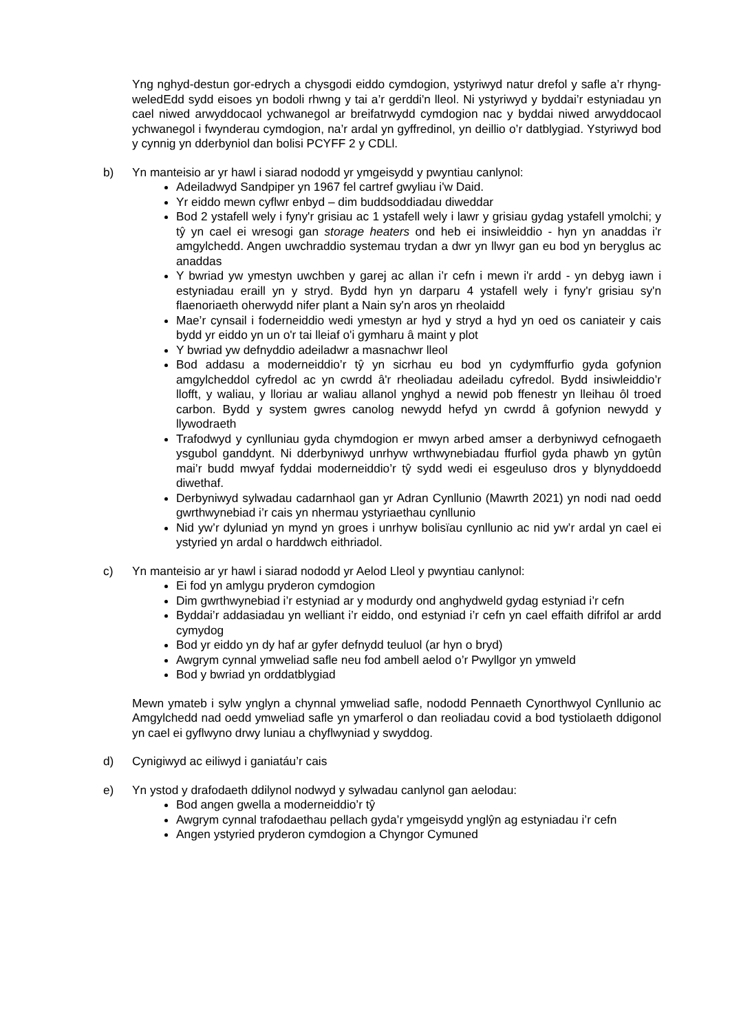Yng nghyd-destun gor-edrych a chysgodi eiddo cymdogion, ystyriwyd natur drefol y safle a’r rhyng-weledEdd sydd eisoes yn bodoli rhwng y tai a’r gerddi'n lleol. Ni ystyriwyd y byddai’r estyniadau yn cael niwed arwyddocaol ychwanegol ar breifatrwydd cymdogion nac y byddai niwed arwyddocaol ychwanegol i fwynderau cymdogion, na’r ardal yn gyffredinol, yn deillio o’r datblygiad. Ystyriwyd bod y cynnig yn dderbyniol dan bolisi PCYFF 2 y CDLl.
b) Yn manteisio ar yr hawl i siarad nododd yr ymgeisydd y pwyntiau canlynol:
Adeiladwyd Sandpiper yn 1967 fel cartref gwyliau i'w Daid.
Yr eiddo mewn cyflwr enbyd – dim buddsoddiadau diweddar
Bod 2 ystafell wely i fyny'r grisiau ac 1 ystafell wely i lawr y grisiau gydag ystafell ymolchi; y tŷ yn cael ei wresogi gan storage heaters ond heb ei insiwleiddio - hyn yn anaddas i'r amgylchedd. Angen uwchraddio systemau trydan a dwr yn llwyr gan eu bod yn beryglus ac anaddas
Y bwriad yw ymestyn uwchben y garej ac allan i’r cefn i mewn i'r ardd - yn debyg iawn i estyniadau eraill yn y stryd. Bydd hyn yn darparu 4 ystafell wely i fyny'r grisiau sy'n flaenoriaeth oherwydd nifer plant a Nain sy'n aros yn rheolaidd
Mae’r cynsail i foderneiddio wedi ymestyn ar hyd y stryd a hyd yn oed os caniateir y cais bydd yr eiddo yn un o'r tai lleiaf o'i gymharu â maint y plot
Y bwriad yw defnyddio adeiladwr a masnachwr lleol
Bod addasu a moderneiddio’r tŷ yn sicrhau eu bod yn cydymffurfio gyda gofynion amgylcheddol cyfredol ac yn cwrdd â'r rheoliadau adeiladu cyfredol. Bydd insiwleiddio’r llofft, y waliau, y lloriau ar waliau allanol ynghyd a newid pob ffenestr yn lleihau ôl troed carbon. Bydd y system gwres canolog newydd hefyd yn cwrdd â gofynion newydd y llywodraeth
Trafodwyd y cynlluniau gyda chymdogion er mwyn arbed amser a derbyniwyd cefnogaeth ysgubol ganddynt. Ni dderbyniwyd unrhyw wrthwynebiadau ffurfiol gyda phawb yn gytûn mai’r budd mwyaf fyddai moderneiddio’r tŷ sydd wedi ei esgeuluso dros y blynyddoedd diwethaf.
Derbyniwyd sylwadau cadarnhaol gan yr Adran Cynllunio (Mawrth 2021) yn nodi nad oedd gwrthwynebiad i’r cais yn nhermau ystyriaethau cynllunio
Nid yw’r dyluniad yn mynd yn groes i unrhyw bolisïau cynllunio ac nid yw’r ardal yn cael ei ystyried yn ardal o harddwch eithriadol.
c) Yn manteisio ar yr hawl i siarad nododd yr Aelod Lleol y pwyntiau canlynol:
Ei fod yn amlygu pryderon cymdogion
Dim gwrthwynebiad i’r estyniad ar y modurdy ond anghydweld gydag estyniad i’r cefn
Byddai’r addasiadau yn welliant i’r eiddo, ond estyniad i’r cefn yn cael effaith difrifol ar ardd cymydog
Bod yr eiddo yn dy haf ar gyfer defnydd teuluol (ar hyn o bryd)
Awgrym cynnal ymweliad safle neu fod ambell aelod o’r Pwyllgor yn ymweld
Bod y bwriad yn orddatblygiad
Mewn ymateb i sylw ynglyn a chynnal ymweliad safle, nododd Pennaeth Cynorthwyol Cynllunio ac Amgylchedd nad oedd ymweliad safle yn ymarferol o dan reoliadau covid a bod tystiolaeth ddigonol yn cael ei gyflwyno drwy luniau a chyflwyniad y swyddog.
d) Cynigiwyd ac eiliwyd i ganiatáu’r cais
e) Yn ystod y drafodaeth ddilynol nodwyd y sylwadau canlynol gan aelodau:
Bod angen gwella a moderneiddio’r tŷ
Awgrym cynnal trafodaethau pellach gyda’r ymgeisydd ynglŷn ag estyniadau i’r cefn
Angen ystyried pryderon cymdogion a Chyngor Cymuned